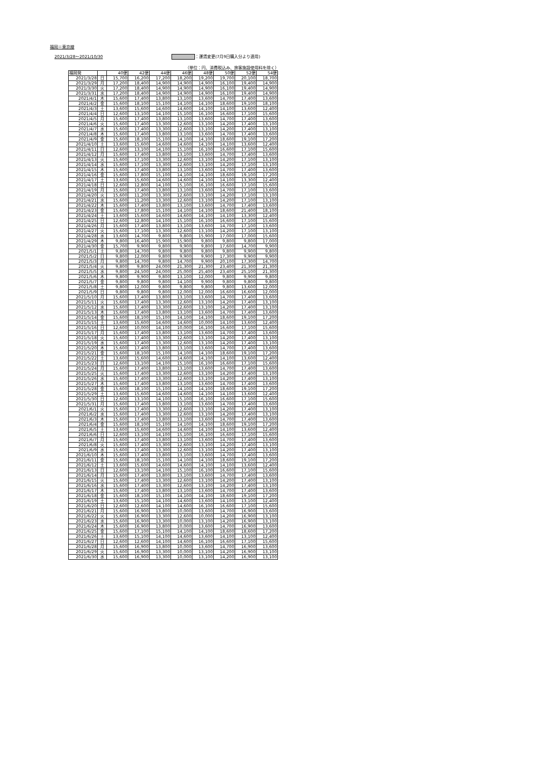福岡＝東京線
2021/3/28〜2021/10/30 ：運賃変更(7月9日購入分より適用)
（単位：円、消費税込み、旅客施設使用料を除く）
| 福岡発 | | 40便 | 42便 | 44便 | 46便 | 48便 | 50便 | 52便 | 54便 |
| --- | --- | --- | --- | --- | --- | --- | --- | --- | --- |
| 2021/3/28 | 日 | 15,700 | 16,200 | 17,200 | 18,200 | 19,200 | 19,700 | 20,100 | 18,700 |
| 2021/3/29 | 月 | 17,200 | 18,400 | 14,900 | 14,900 | 14,900 | 16,100 | 19,400 | 14,900 |
| 2021/3/30 | 火 | 17,200 | 18,400 | 14,900 | 14,900 | 14,900 | 16,100 | 19,400 | 14,900 |
| 2021/3/31 | 水 | 17,200 | 18,400 | 14,900 | 14,900 | 14,900 | 16,100 | 19,400 | 14,900 |
| 2021/4/1 | 木 | 15,600 | 17,400 | 13,800 | 13,100 | 13,600 | 14,700 | 17,400 | 13,600 |
| 2021/4/2 | 金 | 15,600 | 18,100 | 15,100 | 14,100 | 14,100 | 18,600 | 19,100 | 18,100 |
| 2021/4/3 | 土 | 13,600 | 15,600 | 14,600 | 14,600 | 14,100 | 14,100 | 13,600 | 12,400 |
| 2021/4/4 | 日 | 12,600 | 13,100 | 14,100 | 15,100 | 16,100 | 16,600 | 17,100 | 15,600 |
| 2021/4/5 | 月 | 15,600 | 17,400 | 13,800 | 13,100 | 13,600 | 14,700 | 17,400 | 13,600 |
| 2021/4/6 | 火 | 15,600 | 17,400 | 13,300 | 12,600 | 13,100 | 14,200 | 17,400 | 13,100 |
| 2021/4/7 | 水 | 15,600 | 17,400 | 13,300 | 12,600 | 13,100 | 14,200 | 17,400 | 13,100 |
| 2021/4/8 | 木 | 15,600 | 17,400 | 13,800 | 13,100 | 13,600 | 14,700 | 17,400 | 13,600 |
| 2021/4/9 | 金 | 15,600 | 18,100 | 15,100 | 14,100 | 14,100 | 18,600 | 19,100 | 17,200 |
| 2021/4/10 | 土 | 13,600 | 15,600 | 14,600 | 14,600 | 14,100 | 14,100 | 13,600 | 12,400 |
| 2021/4/11 | 日 | 12,600 | 13,100 | 14,100 | 15,100 | 16,100 | 16,600 | 17,100 | 15,600 |
| 2021/4/12 | 月 | 15,600 | 17,400 | 13,800 | 13,100 | 13,600 | 14,700 | 17,400 | 13,600 |
| 2021/4/13 | 火 | 15,600 | 17,100 | 13,300 | 12,600 | 13,100 | 14,200 | 17,100 | 13,100 |
| 2021/4/14 | 水 | 15,600 | 17,100 | 13,300 | 12,600 | 13,100 | 14,200 | 17,100 | 13,100 |
| 2021/4/15 | 木 | 15,600 | 17,400 | 13,800 | 13,100 | 13,600 | 14,700 | 17,400 | 13,600 |
| 2021/4/16 | 金 | 15,600 | 17,800 | 15,100 | 14,100 | 14,100 | 18,600 | 19,100 | 17,200 |
| 2021/4/17 | 土 | 13,600 | 15,600 | 14,600 | 14,600 | 14,100 | 14,100 | 13,300 | 12,400 |
| 2021/4/18 | 日 | 12,600 | 12,800 | 14,100 | 15,100 | 16,100 | 16,600 | 17,100 | 15,600 |
| 2021/4/19 | 月 | 15,600 | 17,400 | 13,800 | 13,100 | 13,600 | 14,700 | 17,100 | 13,600 |
| 2021/4/20 | 火 | 15,600 | 11,200 | 13,300 | 12,600 | 13,100 | 14,200 | 17,100 | 13,100 |
| 2021/4/21 | 水 | 15,600 | 11,200 | 13,300 | 12,600 | 13,100 | 14,200 | 17,100 | 13,100 |
| 2021/4/22 | 木 | 15,600 | 17,400 | 13,800 | 13,100 | 13,600 | 14,700 | 17,400 | 13,600 |
| 2021/4/23 | 金 | 15,600 | 17,800 | 15,100 | 14,100 | 14,100 | 18,600 | 21,400 | 18,100 |
| 2021/4/24 | 土 | 13,600 | 15,600 | 14,600 | 14,600 | 14,100 | 14,100 | 13,300 | 12,400 |
| 2021/4/25 | 日 | 12,600 | 12,800 | 14,100 | 15,100 | 16,100 | 16,600 | 17,100 | 15,600 |
| 2021/4/26 | 月 | 15,600 | 17,400 | 13,800 | 13,100 | 13,600 | 14,700 | 17,100 | 13,600 |
| 2021/4/27 | 火 | 15,600 | 17,100 | 13,300 | 12,600 | 13,100 | 14,200 | 17,100 | 13,100 |
| 2021/4/28 | 水 | 13,600 | 14,700 | 9,800 | 9,800 | 15,900 | 17,000 | 17,000 | 15,600 |
| 2021/4/29 | 木 | 9,800 | 16,400 | 15,900 | 15,900 | 9,800 | 9,800 | 9,800 | 17,000 |
| 2021/4/30 | 金 | 15,700 | 9,900 | 9,800 | 9,900 | 9,800 | 17,600 | 14,700 | 9,900 |
| 2021/5/1 | 土 | 9,800 | 14,700 | 9,800 | 9,800 | 9,800 | 9,800 | 9,900 | 9,800 |
| 2021/5/2 | 日 | 9,800 | 12,000 | 9,800 | 9,900 | 9,900 | 17,300 | 9,900 | 9,900 |
| 2021/5/3 | 月 | 9,800 | 14,700 | 9,800 | 14,700 | 9,900 | 20,100 | 17,300 | 14,700 |
| 2021/5/4 | 火 | 9,800 | 9,800 | 24,000 | 21,300 | 21,300 | 23,400 | 21,300 | 21,300 |
| 2021/5/5 | 水 | 9,800 | 24,500 | 24,000 | 25,000 | 25,400 | 23,400 | 25,100 | 21,300 |
| 2021/5/6 | 木 | 9,800 | 9,900 | 9,800 | 13,100 | 12,000 | 9,800 | 9,900 | 9,800 |
| 2021/5/7 | 金 | 9,800 | 9,800 | 9,800 | 14,100 | 9,900 | 9,800 | 9,800 | 9,800 |
| 2021/5/8 | 土 | 9,800 | 12,000 | 9,800 | 9,800 | 9,800 | 9,800 | 13,600 | 12,000 |
| 2021/5/9 | 日 | 9,800 | 9,800 | 9,800 | 12,000 | 12,000 | 16,600 | 16,600 | 12,000 |
| 2021/5/10 | 月 | 15,600 | 17,400 | 13,800 | 13,100 | 13,600 | 14,700 | 17,400 | 13,600 |
| 2021/5/11 | 火 | 15,600 | 17,400 | 13,300 | 12,600 | 13,100 | 14,200 | 17,400 | 13,100 |
| 2021/5/12 | 水 | 15,600 | 17,400 | 13,300 | 12,600 | 13,100 | 14,200 | 17,400 | 13,100 |
| 2021/5/13 | 木 | 15,600 | 17,400 | 13,800 | 13,100 | 13,600 | 14,700 | 17,400 | 13,600 |
| 2021/5/14 | 金 | 15,600 | 18,100 | 15,100 | 14,100 | 14,100 | 18,600 | 19,100 | 17,200 |
| 2021/5/15 | 土 | 13,600 | 15,600 | 14,600 | 14,600 | 10,000 | 14,100 | 13,600 | 12,400 |
| 2021/5/16 | 日 | 12,600 | 10,000 | 14,100 | 10,000 | 16,100 | 16,600 | 17,100 | 15,600 |
| 2021/5/17 | 月 | 15,600 | 17,400 | 13,800 | 13,100 | 13,600 | 14,700 | 17,400 | 13,600 |
| 2021/5/18 | 火 | 15,600 | 17,400 | 13,300 | 12,600 | 13,100 | 14,200 | 17,400 | 13,100 |
| 2021/5/19 | 水 | 15,600 | 17,400 | 13,300 | 12,600 | 13,100 | 14,200 | 17,400 | 13,100 |
| 2021/5/20 | 木 | 15,600 | 17,400 | 13,800 | 13,100 | 13,600 | 14,700 | 17,400 | 13,600 |
| 2021/5/21 | 金 | 15,600 | 18,100 | 15,100 | 14,100 | 14,100 | 18,600 | 19,100 | 17,200 |
| 2021/5/22 | 土 | 13,600 | 15,600 | 14,600 | 14,600 | 14,100 | 14,100 | 13,600 | 12,400 |
| 2021/5/23 | 日 | 12,600 | 13,100 | 14,100 | 15,100 | 16,100 | 16,600 | 17,100 | 15,600 |
| 2021/5/24 | 月 | 15,600 | 17,400 | 13,800 | 13,100 | 13,600 | 14,700 | 17,400 | 13,600 |
| 2021/5/25 | 火 | 15,600 | 17,400 | 13,300 | 12,600 | 13,100 | 14,200 | 17,400 | 13,100 |
| 2021/5/26 | 水 | 15,600 | 17,400 | 13,300 | 12,600 | 13,100 | 14,200 | 17,400 | 13,100 |
| 2021/5/27 | 木 | 15,600 | 17,400 | 13,800 | 13,100 | 13,600 | 14,700 | 17,400 | 13,600 |
| 2021/5/28 | 金 | 15,600 | 18,100 | 15,100 | 14,100 | 14,100 | 18,600 | 19,100 | 17,200 |
| 2021/5/29 | 土 | 13,600 | 15,600 | 14,600 | 14,600 | 14,100 | 14,100 | 13,600 | 12,400 |
| 2021/5/30 | 日 | 12,600 | 13,100 | 14,100 | 15,100 | 16,100 | 16,600 | 17,100 | 15,600 |
| 2021/5/31 | 月 | 15,600 | 17,400 | 13,800 | 13,100 | 13,600 | 14,700 | 17,400 | 13,600 |
| 2021/6/1 | 火 | 15,600 | 17,400 | 13,300 | 12,600 | 13,100 | 14,200 | 17,400 | 13,100 |
| 2021/6/2 | 水 | 15,600 | 17,400 | 13,300 | 12,600 | 13,100 | 14,200 | 17,400 | 13,100 |
| 2021/6/3 | 木 | 15,600 | 17,400 | 13,800 | 13,100 | 13,600 | 14,700 | 17,400 | 13,600 |
| 2021/6/4 | 金 | 15,600 | 18,100 | 15,100 | 14,100 | 14,100 | 18,600 | 19,100 | 17,200 |
| 2021/6/5 | 土 | 13,600 | 15,600 | 14,600 | 14,600 | 14,100 | 14,100 | 13,600 | 12,400 |
| 2021/6/6 | 日 | 12,600 | 13,100 | 14,100 | 15,100 | 16,100 | 16,600 | 17,100 | 15,600 |
| 2021/6/7 | 月 | 15,600 | 17,400 | 13,800 | 13,100 | 13,600 | 14,700 | 17,400 | 13,600 |
| 2021/6/8 | 火 | 15,600 | 17,400 | 13,300 | 12,600 | 13,100 | 14,200 | 17,400 | 13,100 |
| 2021/6/9 | 水 | 15,600 | 17,400 | 13,300 | 12,600 | 13,100 | 14,200 | 17,400 | 13,100 |
| 2021/6/10 | 木 | 15,600 | 17,400 | 13,800 | 13,100 | 13,600 | 14,700 | 17,400 | 13,600 |
| 2021/6/11 | 金 | 15,600 | 18,100 | 15,100 | 14,100 | 14,100 | 18,600 | 19,100 | 17,200 |
| 2021/6/12 | 土 | 13,600 | 15,600 | 14,600 | 14,600 | 14,100 | 14,100 | 13,600 | 12,400 |
| 2021/6/13 | 日 | 12,600 | 13,100 | 14,100 | 15,100 | 16,100 | 16,600 | 17,100 | 15,600 |
| 2021/6/14 | 月 | 15,600 | 17,400 | 13,800 | 13,100 | 13,600 | 14,700 | 17,400 | 13,600 |
| 2021/6/15 | 火 | 15,600 | 17,400 | 13,300 | 12,600 | 13,100 | 14,200 | 17,400 | 13,100 |
| 2021/6/16 | 水 | 15,600 | 17,400 | 13,300 | 12,600 | 13,100 | 14,200 | 17,400 | 13,100 |
| 2021/6/17 | 木 | 15,600 | 17,400 | 13,800 | 13,100 | 13,600 | 14,700 | 17,400 | 13,600 |
| 2021/6/18 | 金 | 15,600 | 18,100 | 15,100 | 14,100 | 14,100 | 18,600 | 19,100 | 17,200 |
| 2021/6/19 | 土 | 13,600 | 15,100 | 14,100 | 14,600 | 13,600 | 14,100 | 13,100 | 12,400 |
| 2021/6/20 | 日 | 12,600 | 12,600 | 14,100 | 14,600 | 16,100 | 16,600 | 17,100 | 15,600 |
| 2021/6/21 | 月 | 15,600 | 16,900 | 13,800 | 10,000 | 13,600 | 14,700 | 16,900 | 13,600 |
| 2021/6/22 | 火 | 15,600 | 16,900 | 13,300 | 12,600 | 10,000 | 14,200 | 16,900 | 13,100 |
| 2021/6/23 | 水 | 15,600 | 16,900 | 13,300 | 10,000 | 13,100 | 14,200 | 16,900 | 13,100 |
| 2021/6/24 | 木 | 15,600 | 16,900 | 13,800 | 10,000 | 13,600 | 14,700 | 16,900 | 13,600 |
| 2021/6/25 | 金 | 15,600 | 17,100 | 15,100 | 14,100 | 14,100 | 18,600 | 18,600 | 17,200 |
| 2021/6/26 | 土 | 13,600 | 15,100 | 14,100 | 14,600 | 13,600 | 14,100 | 13,100 | 12,400 |
| 2021/6/27 | 日 | 12,600 | 12,600 | 14,100 | 14,600 | 16,100 | 16,600 | 17,100 | 15,600 |
| 2021/6/28 | 月 | 15,600 | 16,900 | 13,800 | 10,000 | 13,600 | 14,700 | 16,900 | 13,600 |
| 2021/6/29 | 火 | 15,600 | 16,900 | 13,300 | 10,000 | 13,100 | 14,200 | 16,900 | 13,100 |
| 2021/6/30 | 水 | 15,600 | 16,900 | 13,300 | 10,000 | 13,100 | 14,200 | 16,900 | 13,100 |